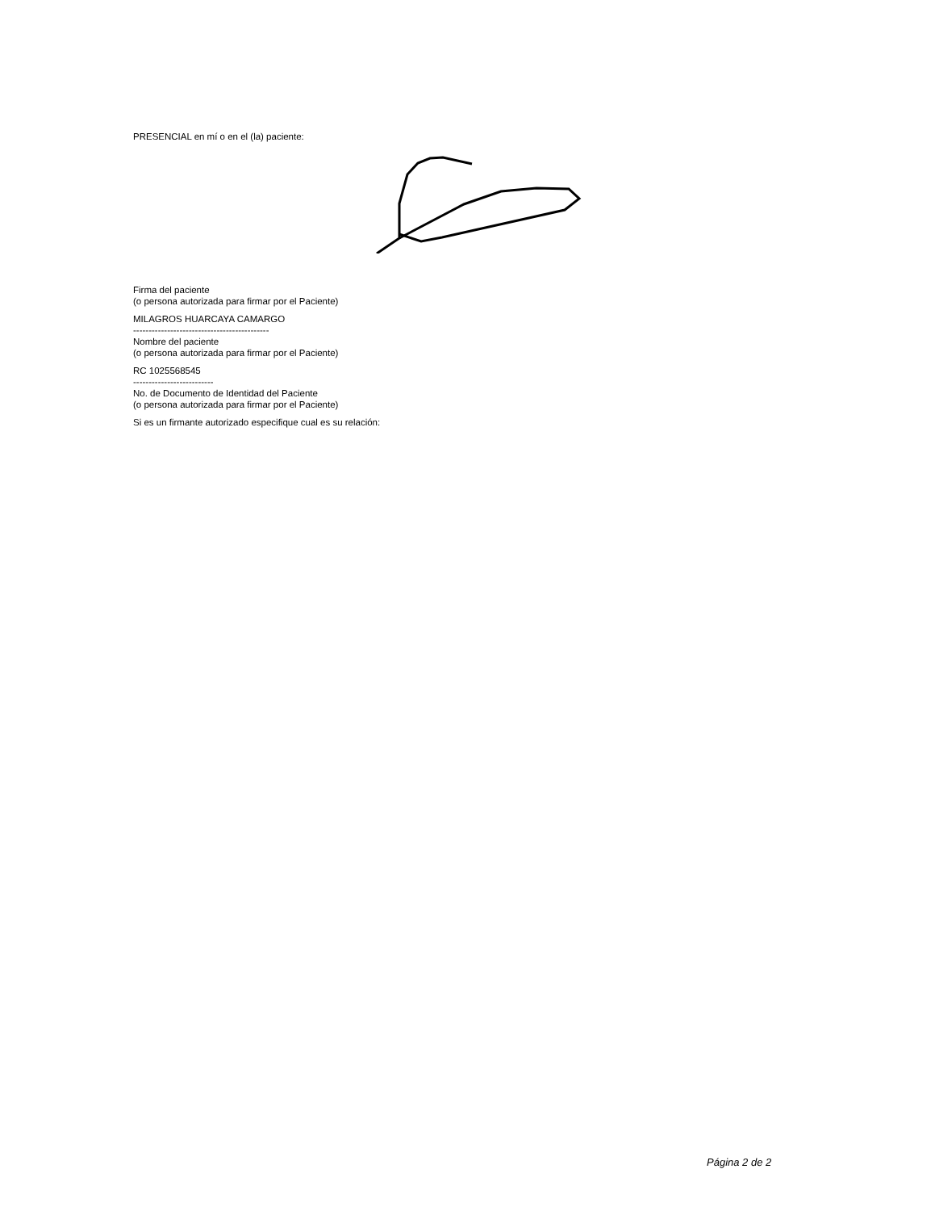PRESENCIAL en mí o en el (la) paciente:
Firma del paciente
(o persona autorizada para firmar por el Paciente)
MILAGROS HUARCAYA CAMARGO
--------------------------------------------
Nombre del paciente
(o persona autorizada para firmar por el Paciente)
RC 1025568545
--------------------------
No. de Documento de Identidad del Paciente
(o persona autorizada para firmar por el Paciente)
Si es un firmante autorizado especifique cual es su relación:
Página 2 de 2